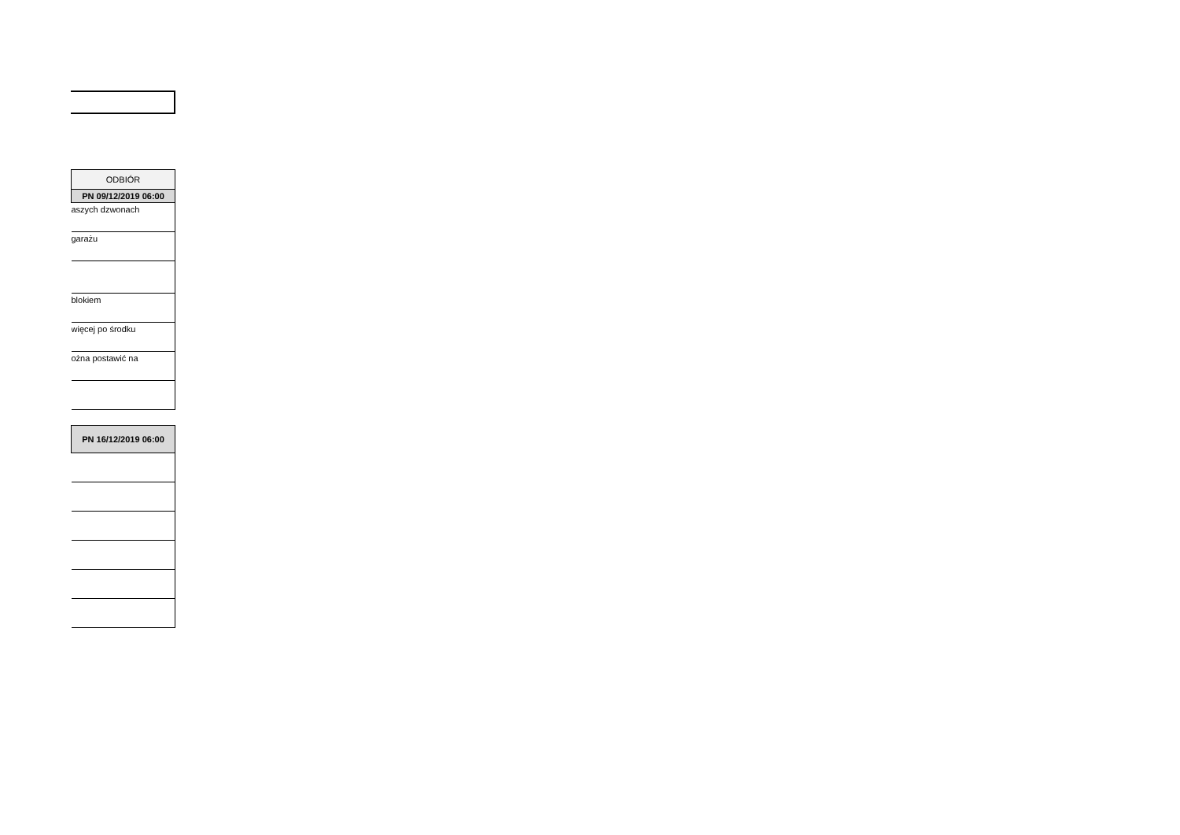| ODBIÓR |
| --- |
| PN 09/12/2019 06:00 |
| aszych dzwonach |
| garażu |
| blokiem |
| więcej po środku |
| ożna postawić na |
| PN 16/12/2019 06:00 |
| --- |